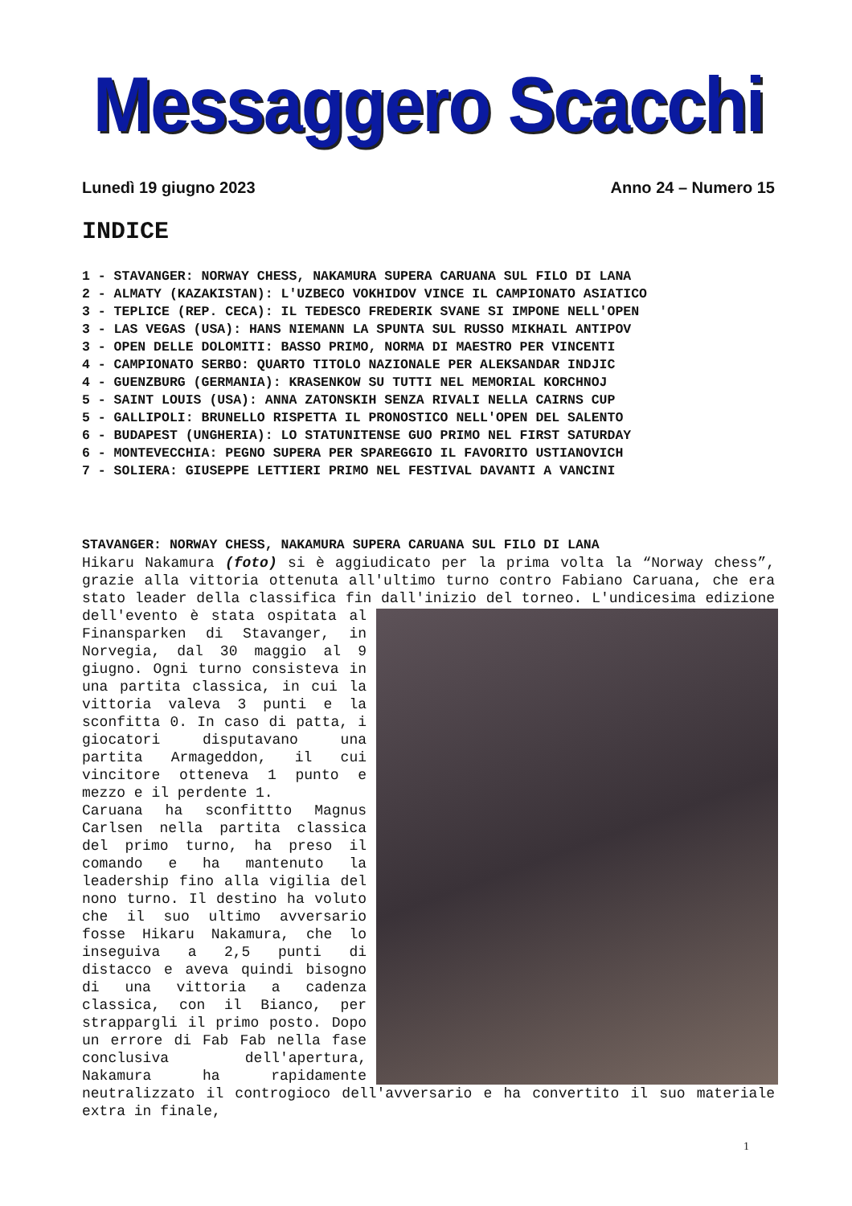Messaggero Scacchi
Lunedì 19 giugno 2023 Anno 24 – Numero 15
INDICE
1 - STAVANGER: NORWAY CHESS, NAKAMURA SUPERA CARUANA SUL FILO DI LANA
2 - ALMATY (KAZAKISTAN): L'UZBECO VOKHIDOV VINCE IL CAMPIONATO ASIATICO
3 - TEPLICE (REP. CECA): IL TEDESCO FREDERIK SVANE SI IMPONE NELL'OPEN
3 - LAS VEGAS (USA): HANS NIEMANN LA SPUNTA SUL RUSSO MIKHAIL ANTIPOV
3 - OPEN DELLE DOLOMITI: BASSO PRIMO, NORMA DI MAESTRO PER VINCENTI
4 - CAMPIONATO SERBO: QUARTO TITOLO NAZIONALE PER ALEKSANDAR INDJIC
4 - GUENZBURG (GERMANIA): KRASENKOW SU TUTTI NEL MEMORIAL KORCHNOJ
5 - SAINT LOUIS (USA): ANNA ZATONSKIH SENZA RIVALI NELLA CAIRNS CUP
5 - GALLIPOLI: BRUNELLO RISPETTA IL PRONOSTICO NELL'OPEN DEL SALENTO
6 - BUDAPEST (UNGHERIA): LO STATUNITENSE GUO PRIMO NEL FIRST SATURDAY
6 - MONTEVECCHIA: PEGNO SUPERA PER SPAREGGIO IL FAVORITO USTIANOVICH
7 - SOLIERA: GIUSEPPE LETTIERI PRIMO NEL FESTIVAL DAVANTI A VANCINI
STAVANGER: NORWAY CHESS, NAKAMURA SUPERA CARUANA SUL FILO DI LANA
Hikaru Nakamura (foto) si è aggiudicato per la prima volta la “Norway chess”, grazie alla vittoria ottenuta all'ultimo turno contro Fabiano Caruana, che era stato leader della classifica fin dall'inizio del torneo. L'undicesima edizione dell'evento è stata ospitata al Finansparken di Stavanger, in Norvegia, dal 30 maggio al 9 giugno. Ogni turno consisteva in una partita classica, in cui la vittoria valeva 3 punti e la sconfitta 0. In caso di patta, i giocatori disputavano una partita Armageddon, il cui vincitore otteneva 1 punto e mezzo e il perdente 1.
Caruana ha sconfittto Magnus Carlsen nella partita classica del primo turno, ha preso il comando e ha mantenuto la leadership fino alla vigilia del nono turno. Il destino ha voluto che il suo ultimo avversario fosse Hikaru Nakamura, che lo inseguiva a 2,5 punti di distacco e aveva quindi bisogno di una vittoria a cadenza classica, con il Bianco, per strappargli il primo posto. Dopo un errore di Fab Fab nella fase conclusiva dell'apertura, Nakamura ha rapidamente neutralizzato il controgioco dell'avversario e ha convertito il suo materiale extra in finale,
1